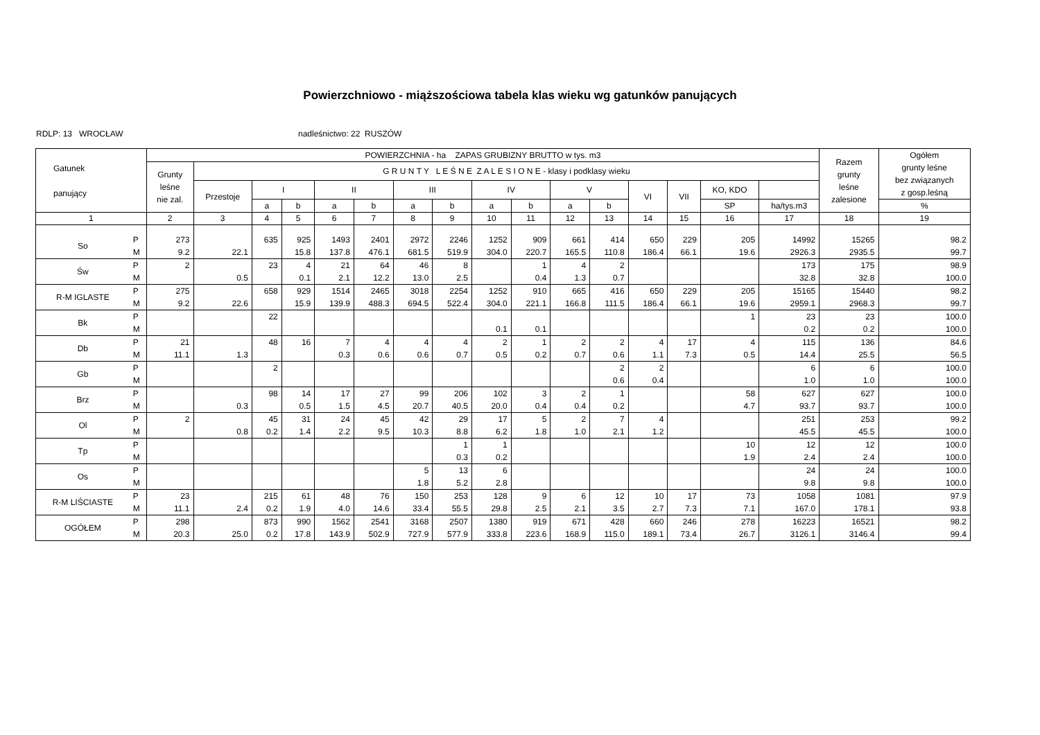Powierzchniowo - miąższościowa tabela klas wieku wg gatunków panujących
RDLP: 13 WROCŁAW nadleśnictwo: 22 RUSZÓW
| Gatunek panujący | | POWIERZCHNIA - ha ZAPAS GRUBIZNY BRUTTO w tys. m3 | | | | | | | | | | | | | | | | Razem grunty leśne zalesione | Ogółem grunty leśne bez związanych z gosp.leśną |
| --- | --- | --- | --- | --- | --- | --- | --- | --- | --- | --- | --- | --- | --- | --- | --- | --- | --- | --- | --- |
| | | Grunty leśne nie zal. | G R U N T Y L E Ś N E Z A L E S I O N E - klasy i podklasy wieku | | | | | | | | | | | | | | | | |
| | | | Przestoje | I | | II | | III | | IV | | V | | VI | VII | KO, KDO | | | |
| | | | | a | b | a | b | a | b | a | b | a | b | | | SP | ha/tys.m3 | | % |
| 1 | | 2 | 3 | 4 | 5 | 6 | 7 | 8 | 9 | 10 | 11 | 12 | 13 | 14 | 15 | 16 | 17 | 18 | 19 |
| So | P M | 273 9.2 | 22.1 | 635 | 925 15.8 | 1493 137.8 | 2401 476.1 | 2972 681.5 | 2246 519.9 | 1252 304.0 | 909 220.7 | 661 165.5 | 414 110.8 | 650 186.4 | 229 66.1 | 205 19.6 | 14992 2926.3 | 15265 2935.5 | 98.2 99.7 |
| Św | P M | 2 | 0.5 | 23 | 4 0.1 | 21 2.1 | 64 12.2 | 46 13.0 | 8 2.5 | | 1 0.4 | 4 1.3 | 2 0.7 | | | | 173 32.8 | 175 32.8 | 98.9 100.0 |
| R-M IGLASTE | P M | 275 9.2 | 22.6 | 658 | 929 15.9 | 1514 139.9 | 2465 488.3 | 3018 694.5 | 2254 522.4 | 1252 304.0 | 910 221.1 | 665 166.8 | 416 111.5 | 650 186.4 | 229 66.1 | 205 19.6 | 15165 2959.1 | 15440 2968.3 | 98.2 99.7 |
| Bk | P M | | | 22 | | | | | | 0.1 | 0.1 | | | | | 1 | 23 0.2 | 23 0.2 | 100.0 100.0 |
| Db | P M | 21 11.1 | 1.3 | 48 | 16 | 7 0.3 | 4 0.6 | 4 0.6 | 4 0.7 | 2 0.5 | 1 0.2 | 2 0.7 | 2 0.6 | 4 1.1 | 17 7.3 | 4 0.5 | 115 14.4 | 136 25.5 | 84.6 56.5 |
| Gb | P M | | | 2 | | | | | | | | | 2 0.6 | 2 0.4 | | | 6 1.0 | 6 1.0 | 100.0 100.0 |
| Brz | P M | | 0.3 | 98 | 14 0.5 | 17 1.5 | 27 4.5 | 99 20.7 | 206 40.5 | 102 20.0 | 3 0.4 | 2 0.4 | 1 0.2 | | | 58 4.7 | 627 93.7 | 627 93.7 | 100.0 100.0 |
| Ol | P M | 2 | 0.8 | 45 0.2 | 31 1.4 | 24 2.2 | 45 9.5 | 42 10.3 | 29 8.8 | 17 6.2 | 5 1.8 | 2 1.0 | 7 2.1 | 4 1.2 | | | 251 45.5 | 253 45.5 | 99.2 100.0 |
| Tp | P M | | | | | | | | 1 0.3 | 1 0.2 | | | | | | 10 1.9 | 12 2.4 | 12 2.4 | 100.0 100.0 |
| Os | P M | | | | | | | 5 1.8 | 13 5.2 | 6 2.8 | | | | | | | 24 9.8 | 24 9.8 | 100.0 100.0 |
| R-M LIŚCIASTE | P M | 23 11.1 | 2.4 | 215 0.2 | 61 1.9 | 48 4.0 | 76 14.6 | 150 33.4 | 253 55.5 | 128 29.8 | 9 2.5 | 6 2.1 | 12 3.5 | 10 2.7 | 17 7.3 | 73 7.1 | 1058 167.0 | 1081 178.1 | 97.9 93.8 |
| OGÓŁEM | P M | 298 20.3 | 25.0 | 873 0.2 | 990 17.8 | 1562 143.9 | 2541 502.9 | 3168 727.9 | 2507 577.9 | 1380 333.8 | 919 223.6 | 671 168.9 | 428 115.0 | 660 189.1 | 246 73.4 | 278 26.7 | 16223 3126.1 | 16521 3146.4 | 98.2 99.4 |